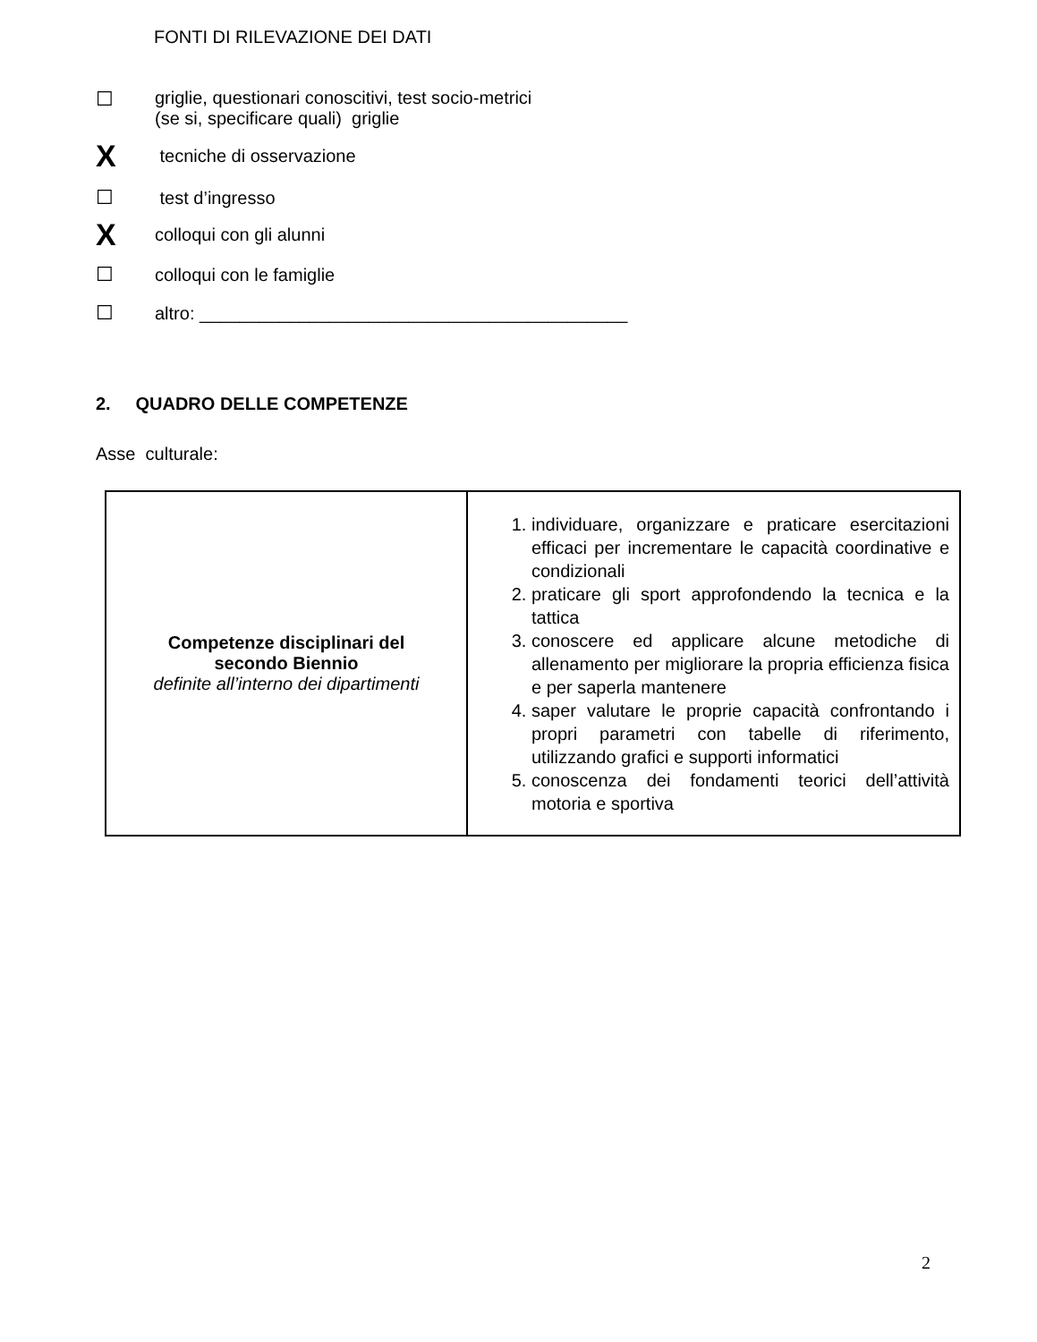FONTI DI RILEVAZIONE DEI DATI
☐ griglie, questionari conoscitivi, test socio-metrici
(se si, specificare quali) griglie
X tecniche di osservazione
☐ test d’ingresso
Xcolloqui con gli alunni
☐ colloqui con le famiglie
☐ altro: ___________________________________________
2. QUADRO DELLE COMPETENZE
Asse culturale:
| Competenze disciplinari del secondo Biennio definite all’interno dei dipartimenti | 1. individuare, organizzare e praticare esercitazioni efficaci per incrementare le capacità coordinative e condizionali 2. praticare gli sport approfondendo la tecnica e la tattica 3. conoscere ed applicare alcune metodiche di allenamento per migliorare la propria efficienza fisica e per saperla mantenere 4. saper valutare le proprie capacità confrontando i propri parametri con tabelle di riferimento, utilizzando grafici e supporti informatici 5. conoscenza dei fondamenti teorici dell’attività motoria e sportiva |
2